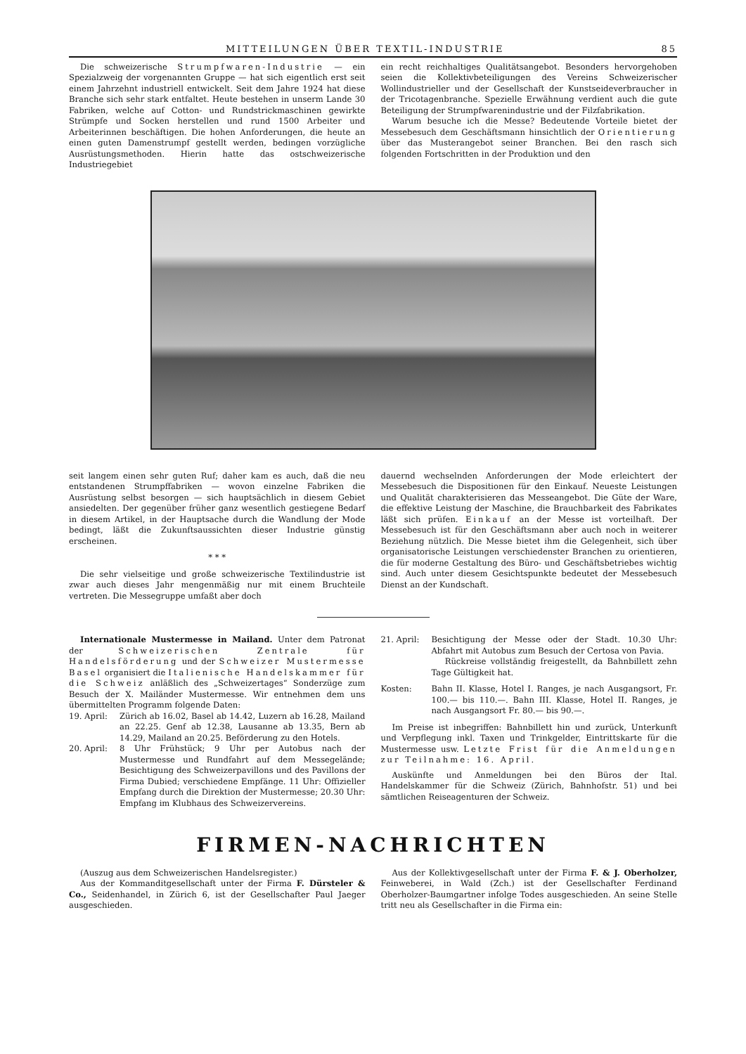MITTEILUNGEN ÜBER TEXTIL-INDUSTRIE 85
Die schweizerische Strumpfwaren-Industrie — ein Spezialzweig der vorgenannten Gruppe — hat sich eigentlich erst seit einem Jahrzehnt industriell entwickelt. Seit dem Jahre 1924 hat diese Branche sich sehr stark entfaltet. Heute bestehen in unserm Lande 30 Fabriken, welche auf Cotton- und Rundstrickmaschinen gewirkte Strümpfe und Socken herstellen und rund 1500 Arbeiter und Arbeiterinnen beschäftigen. Die hohen Anforderungen, die heute an einen guten Damenstrumpf gestellt werden, bedingen vorzügliche Ausrüstungsmethoden. Hierin hatte das ostschweizerische Industriegebiet
ein recht reichhaltiges Qualitätsangebot. Besonders hervorgehoben seien die Kollektivbeteiligungen des Vereins Schweizerischer Wollindustrieller und der Gesellschaft der Kunstseideverbraucher in der Tricotagenbranche. Spezielle Erwähnung verdient auch die gute Beteiligung der Strumpfwarenindustrie und der Filzfabrikation.
Warum besuche ich die Messe? Bedeutende Vorteile bietet der Messebesuch dem Geschäftsmann hinsichtlich der Orientierung über das Musterangebot seiner Branchen. Bei den rasch sich folgenden Fortschritten in der Produktion und den
seit langem einen sehr guten Ruf; daher kam es auch, daß die neu entstandenen Strumpffabriken — wovon einzelne Fabriken die Ausrüstung selbst besorgen — sich hauptsächlich in diesem Gebiet ansiedelten. Der gegenüber früher ganz wesentlich gestiegene Bedarf in diesem Artikel, in der Hauptsache durch die Wandlung der Mode bedingt, läßt die Zukunftsaussichten dieser Industrie günstig erscheinen.
* * *
Die sehr vielseitige und große schweizerische Textilindustrie ist zwar auch dieses Jahr mengenmäßig nur mit einem Bruchteile vertreten. Die Messegruppe umfaßt aber doch
dauernd wechselnden Anforderungen der Mode erleichtert der Messebesuch die Dispositionen für den Einkauf. Neueste Leistungen und Qualität charakterisieren das Messeangebot. Die Güte der Ware, die effektive Leistung der Maschine, die Brauchbarkeit des Fabrikates läßt sich prüfen. Einkauf an der Messe ist vorteilhaft. Der Messebesuch ist für den Geschäftsmann aber auch noch in weiterer Beziehung nützlich. Die Messe bietet ihm die Gelegenheit, sich über organisatorische Leistungen verschiedenster Branchen zu orientieren, die für moderne Gestaltung des Büro- und Geschäftsbetriebes wichtig sind. Auch unter diesem Gesichtspunkte bedeutet der Messebesuch Dienst an der Kundschaft.
Internationale Mustermesse in Mailand. Unter dem Patronat der Schweizerischen Zentrale für Handelsförderung und der Schweizer Mustermesse Basel organisiert die Italienische Handelskammer für die Schweiz anläßlich des „Schweizertages“ Sonderzüge zum Besuch der X. Mailänder Mustermesse. Wir entnehmen dem uns übermittelten Programm folgende Daten:
19. April: Zürich ab 16.02, Basel ab 14.42, Luzern ab 16.28, Mailand an 22.25. Genf ab 12.38, Lausanne ab 13.35, Bern ab 14.29, Mailand an 20.25. Beförderung zu den Hotels.
20. April: 8 Uhr Frühstück; 9 Uhr per Autobus nach der Mustermesse und Rundfahrt auf dem Messegelände; Besichtigung des Schweizerpavillons und des Pavillons der Firma Dubied; verschiedene Empfänge. 11 Uhr: Offizieller Empfang durch die Direktion der Mustermesse; 20.30 Uhr: Empfang im Klubhaus des Schweizervereins.
21. April: Besichtigung der Messe oder der Stadt. 10.30 Uhr: Abfahrt mit Autobus zum Besuch der Certosa von Pavia.
Rückreise vollständig freigestellt, da Bahnbillett zehn Tage Gültigkeit hat.
Kosten: Bahn II. Klasse, Hotel I. Ranges, je nach Ausgangsort, Fr. 100.— bis 110.—. Bahn III. Klasse, Hotel II. Ranges, je nach Ausgangsort Fr. 80.— bis 90.—.
Im Preise ist inbegriffen: Bahnbillett hin und zurück, Unterkunft und Verpflegung inkl. Taxen und Trinkgelder, Eintrittskarte für die Mustermesse usw. Letzte Frist für die Anmeldungen zur Teilnahme: 16. April.
Auskünfte und Anmeldungen bei den Büros der Ital. Handelskammer für die Schweiz (Zürich, Bahnhofstr. 51) und bei sämtlichen Reiseagenturen der Schweiz.
FIRMEN-NACHRICHTEN
(Auszug aus dem Schweizerischen Handelsregister.)
Aus der Kommanditgesellschaft unter der Firma F. Dürsteler & Co., Seidenhandel, in Zürich 6, ist der Gesellschafter Paul Jaeger ausgeschieden.
Aus der Kollektivgesellschaft unter der Firma F. & J. Oberholzer, Feinweberei, in Wald (Zch.) ist der Gesellschafter Ferdinand Oberholzer-Baumgartner infolge Todes ausgeschieden. An seine Stelle tritt neu als Gesellschafter in die Firma ein: